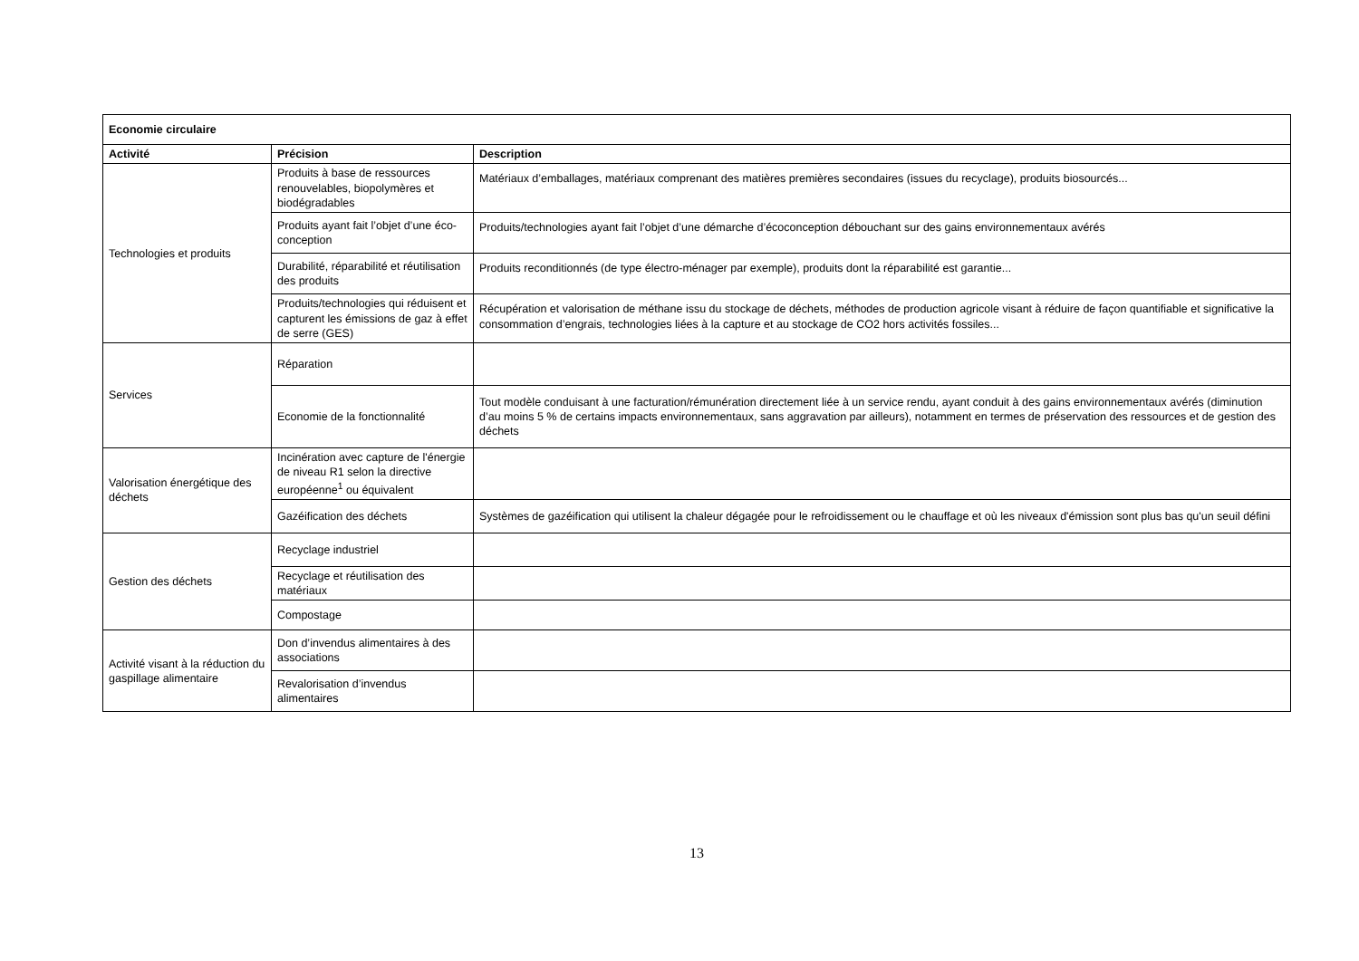| Economie circulaire | | |
| --- | --- | --- |
| Activité | Précision | Description |
| Technologies et produits | Produits à base de ressources renouvelables, biopolymères et biodégradables | Matériaux d’emballages, matériaux comprenant des matières premières secondaires (issues du recyclage), produits biosourcés... |
| | Produits ayant fait l’objet d’une éco-conception | Produits/technologies ayant fait l’objet d’une démarche d’écoconception débouchant sur des gains environnementaux avérés |
| | Durabilité, réparabilité et réutilisation des produits | Produits reconditionnés (de type électro-ménager par exemple), produits dont la réparabilité est garantie... |
| | Produits/technologies qui réduisent et capturent les émissions de gaz à effet de serre (GES) | Récupération et valorisation de méthane issu du stockage de déchets, méthodes de production agricole visant à réduire de façon quantifiable et significative la consommation d’engrais, technologies liées à la capture et au stockage de CO2 hors activités fossiles... |
| Services | Réparation | |
| | Economie de la fonctionnalité | Tout modèle conduisant à une facturation/rémunération directement liée à un service rendu, ayant conduit à des gains environnementaux avérés (diminution d’au moins 5 % de certains impacts environnementaux, sans aggravation par ailleurs), notamment en termes de préservation des ressources et de gestion des déchets |
| Valorisation énergétique des déchets | Incinération avec capture de l'énergie de niveau R1 selon la directive européenne<sup>1</sup> ou équivalent | |
| | Gazéification des déchets | Systèmes de gazéification qui utilisent la chaleur dégagée pour le refroidissement ou le chauffage et où les niveaux d'émission sont plus bas qu'un seuil défini |
| Gestion des déchets | Recyclage industriel | |
| | Recyclage et réutilisation des matériaux | |
| | Compostage | |
| Activité visant à la réduction du gaspillage alimentaire | Don d’invendus alimentaires à des associations | |
| | Revalorisation d’invendus alimentaires | |
13